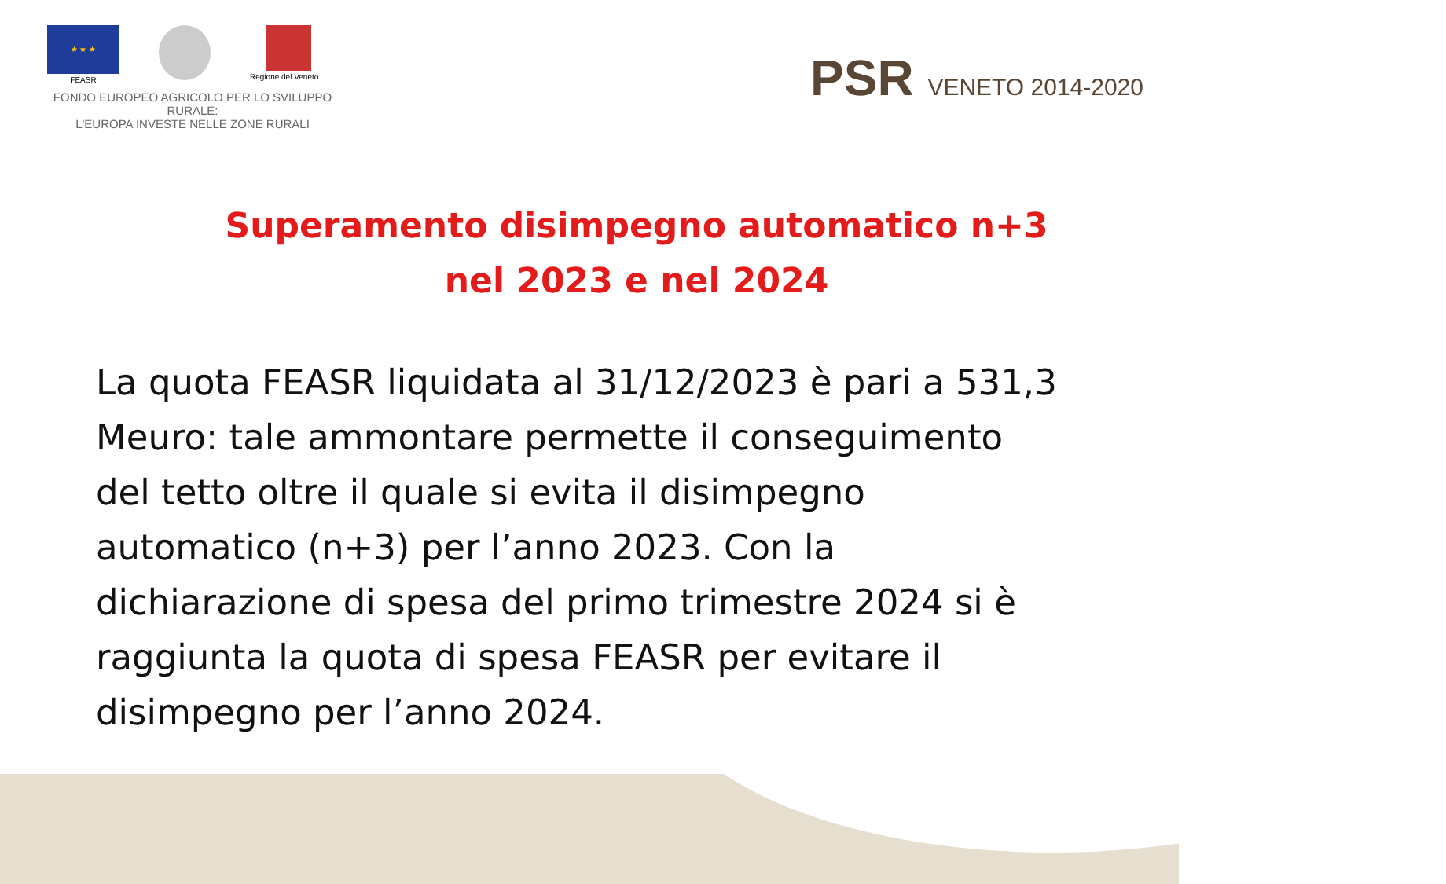★ ★ ★
FEASR
Regione del Veneto
FONDO EUROPEO AGRICOLO PER LO SVILUPPO RURALE:
L'EUROPA INVESTE NELLE ZONE RURALI
PSR VENETO 2014-2020
Superamento disimpegno automatico n+3
nel 2023 e nel 2024
La quota FEASR liquidata al 31/12/2023 è pari a 531,3 Meuro: tale ammontare permette il conseguimento del tetto oltre il quale si evita il disimpegno automatico (n+3) per l’anno 2023. Con la dichiarazione di spesa del primo trimestre 2024 si è raggiunta la quota di spesa FEASR per evitare il disimpegno per l’anno 2024.